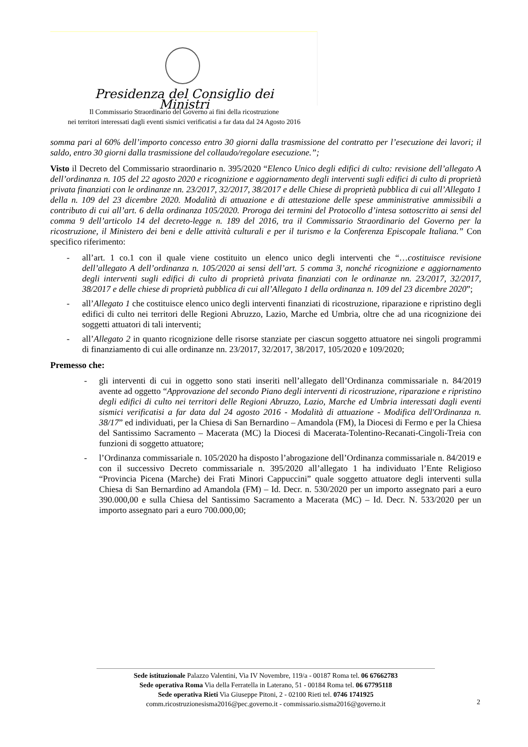Presidenza del Consiglio dei Ministri
Il Commissario Straordinario del Governo ai fini della ricostruzione
nei territori interessati dagli eventi sismici verificatisi a far data dal 24 Agosto 2016
somma pari al 60% dell’importo concesso entro 30 giorni dalla trasmissione del contratto per l’esecuzione dei lavori; il saldo, entro 30 giorni dalla trasmissione del collaudo/regolare esecuzione.”;
Visto il Decreto del Commissario straordinario n. 395/2020 “Elenco Unico degli edifici di culto: revisione dell’allegato A dell’ordinanza n. 105 del 22 agosto 2020 e ricognizione e aggiornamento degli interventi sugli edifici di culto di proprietà privata finanziati con le ordinanze nn. 23/2017, 32/2017, 38/2017 e delle Chiese di proprietà pubblica di cui all’Allegato 1 della n. 109 del 23 dicembre 2020. Modalità di attuazione e di attestazione delle spese amministrative ammissibili a contributo di cui all’art. 6 della ordinanza 105/2020. Proroga dei termini del Protocollo d’intesa sottoscritto ai sensi del comma 9 dell’articolo 14 del decreto-legge n. 189 del 2016, tra il Commissario Straordinario del Governo per la ricostruzione, il Ministero dei beni e delle attività culturali e per il turismo e la Conferenza Episcopale Italiana.” Con specifico riferimento:
- all’art. 1 co.1 con il quale viene costituito un elenco unico degli interventi che “…costituisce revisione dell’allegato A dell’ordinanza n. 105/2020 ai sensi dell’art. 5 comma 3, nonché ricognizione e aggiornamento degli interventi sugli edifici di culto di proprietà privata finanziati con le ordinanze nn. 23/2017, 32/2017, 38/2017 e delle chiese di proprietà pubblica di cui all’Allegato 1 della ordinanza n. 109 del 23 dicembre 2020”;
- all’Allegato 1 che costituisce elenco unico degli interventi finanziati di ricostruzione, riparazione e ripristino degli edifici di culto nei territori delle Regioni Abruzzo, Lazio, Marche ed Umbria, oltre che ad una ricognizione dei soggetti attuatori di tali interventi;
- all’Allegato 2 in quanto ricognizione delle risorse stanziate per ciascun soggetto attuatore nei singoli programmi di finanziamento di cui alle ordinanze nn. 23/2017, 32/2017, 38/2017, 105/2020 e 109/2020;
Premesso che:
- gli interventi di cui in oggetto sono stati inseriti nell’allegato dell’Ordinanza commissariale n. 84/2019 avente ad oggetto “Approvazione del secondo Piano degli interventi di ricostruzione, riparazione e ripristino degli edifici di culto nei territori delle Regioni Abruzzo, Lazio, Marche ed Umbria interessati dagli eventi sismici verificatisi a far data dal 24 agosto 2016 - Modalità di attuazione - Modifica dell'Ordinanza n. 38/17” ed individuati, per la Chiesa di San Bernardino – Amandola (FM), la Diocesi di Fermo e per la Chiesa del Santissimo Sacramento – Macerata (MC) la Diocesi di Macerata-Tolentino-Recanati-Cingoli-Treia con funzioni di soggetto attuatore;
- l’Ordinanza commissariale n. 105/2020 ha disposto l’abrogazione dell’Ordinanza commissariale n. 84/2019 e con il successivo Decreto commissariale n. 395/2020 all’allegato 1 ha individuato l’Ente Religioso “Provincia Picena (Marche) dei Frati Minori Cappuccini” quale soggetto attuatore degli interventi sulla Chiesa di San Bernardino ad Amandola (FM) – Id. Decr. n. 530/2020 per un importo assegnato pari a euro 390.000,00 e sulla Chiesa del Santissimo Sacramento a Macerata (MC) – Id. Decr. N. 533/2020 per un importo assegnato pari a euro 700.000,00;
Sede istituzionale Palazzo Valentini, Via IV Novembre, 119/a - 00187 Roma tel. 06 67662783
Sede operativa Roma Via della Ferratella in Laterano, 51 - 00184 Roma tel. 06 67795118
Sede operativa Rieti Via Giuseppe Pitoni, 2 - 02100 Rieti tel. 0746 1741925
comm.ricostruzionesisma2016@pec.governo.it - commissario.sisma2016@governo.it
2